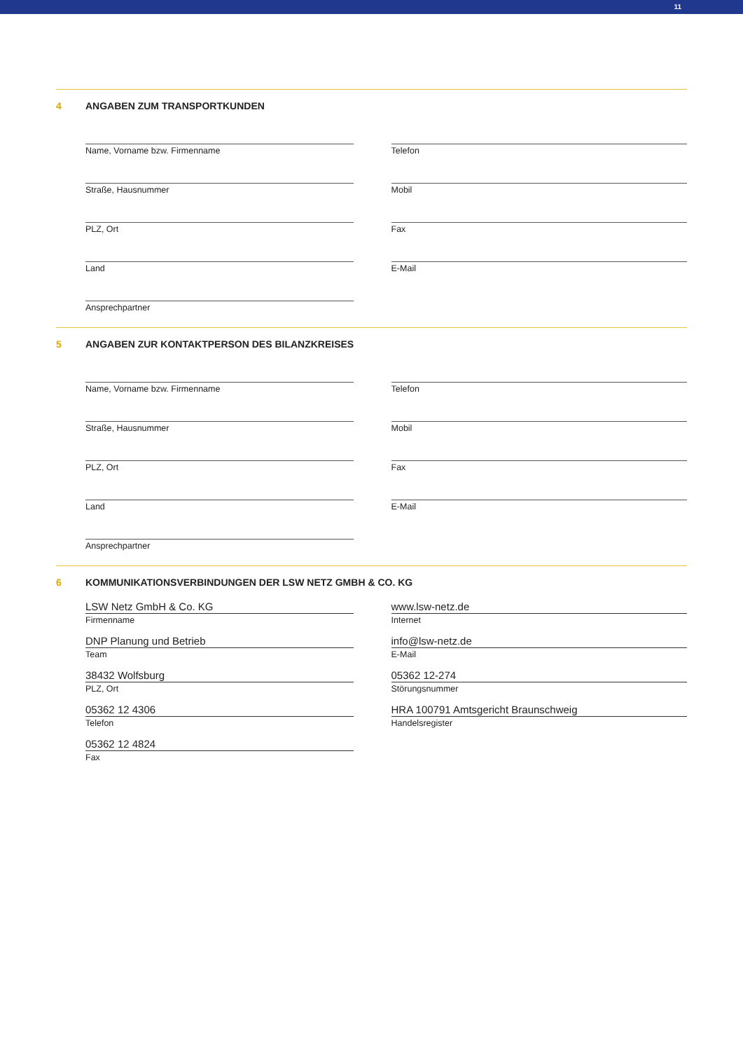11
4 ANGABEN ZUM TRANSPORTKUNDEN
Name, Vorname bzw. Firmenname
Straße, Hausnummer
PLZ, Ort
Land
Ansprechpartner
Telefon
Mobil
Fax
E-Mail
5 ANGABEN ZUR KONTAKTPERSON DES BILANZKREISES
Name, Vorname bzw. Firmenname
Straße, Hausnummer
PLZ, Ort
Land
Ansprechpartner
Telefon
Mobil
Fax
E-Mail
6 KOMMUNIKATIONSVERBINDUNGEN DER LSW NETZ GMBH & CO. KG
LSW Netz GmbH & Co. KG
Firmenname
DNP Planung und Betrieb
Team
38432 Wolfsburg
PLZ, Ort
05362 12 4306
Telefon
05362 12 4824
Fax
www.lsw-netz.de
Internet
info@lsw-netz.de
E-Mail
05362 12-274
Störungsnummer
HRA 100791 Amtsgericht Braunschweig
Handelsregister